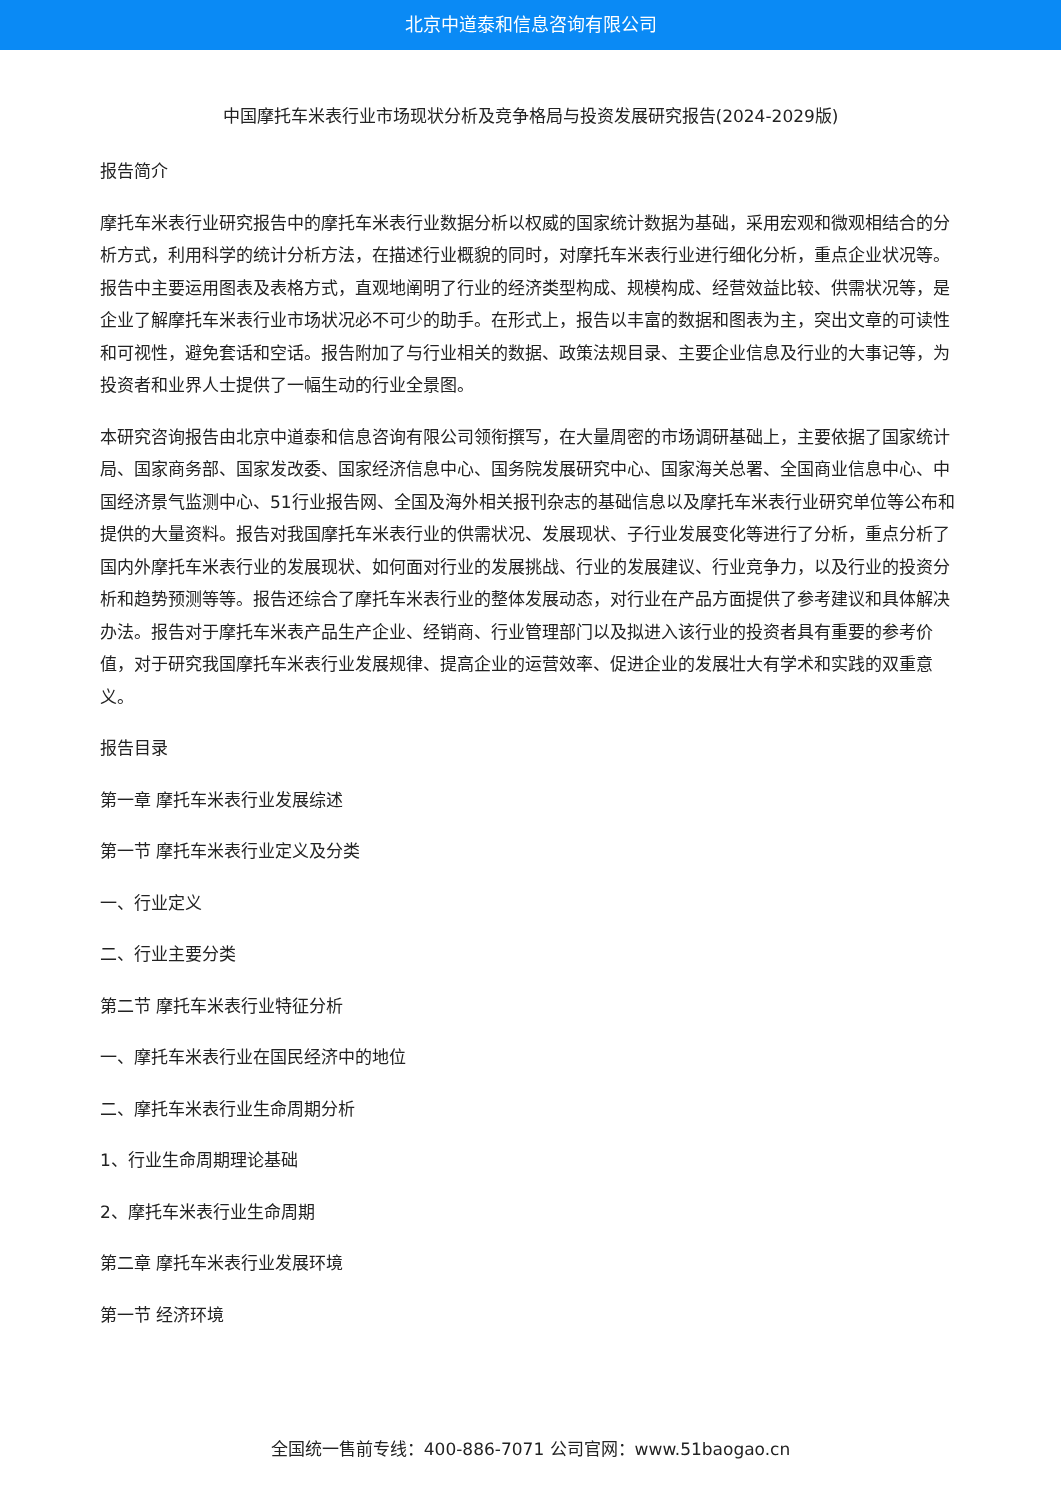北京中道泰和信息咨询有限公司
中国摩托车米表行业市场现状分析及竞争格局与投资发展研究报告(2024-2029版)
报告简介
摩托车米表行业研究报告中的摩托车米表行业数据分析以权威的国家统计数据为基础，采用宏观和微观相结合的分析方式，利用科学的统计分析方法，在描述行业概貌的同时，对摩托车米表行业进行细化分析，重点企业状况等。报告中主要运用图表及表格方式，直观地阐明了行业的经济类型构成、规模构成、经营效益比较、供需状况等，是企业了解摩托车米表行业市场状况必不可少的助手。在形式上，报告以丰富的数据和图表为主，突出文章的可读性和可视性，避免套话和空话。报告附加了与行业相关的数据、政策法规目录、主要企业信息及行业的大事记等，为投资者和业界人士提供了一幅生动的行业全景图。
本研究咨询报告由北京中道泰和信息咨询有限公司领衔撰写，在大量周密的市场调研基础上，主要依据了国家统计局、国家商务部、国家发改委、国家经济信息中心、国务院发展研究中心、国家海关总署、全国商业信息中心、中国经济景气监测中心、51行业报告网、全国及海外相关报刊杂志的基础信息以及摩托车米表行业研究单位等公布和提供的大量资料。报告对我国摩托车米表行业的供需状况、发展现状、子行业发展变化等进行了分析，重点分析了国内外摩托车米表行业的发展现状、如何面对行业的发展挑战、行业的发展建议、行业竞争力，以及行业的投资分析和趋势预测等等。报告还综合了摩托车米表行业的整体发展动态，对行业在产品方面提供了参考建议和具体解决办法。报告对于摩托车米表产品生产企业、经销商、行业管理部门以及拟进入该行业的投资者具有重要的参考价值，对于研究我国摩托车米表行业发展规律、提高企业的运营效率、促进企业的发展壮大有学术和实践的双重意义。
报告目录
第一章 摩托车米表行业发展综述
第一节 摩托车米表行业定义及分类
一、行业定义
二、行业主要分类
第二节 摩托车米表行业特征分析
一、摩托车米表行业在国民经济中的地位
二、摩托车米表行业生命周期分析
1、行业生命周期理论基础
2、摩托车米表行业生命周期
第二章 摩托车米表行业发展环境
第一节 经济环境
全国统一售前专线：400-886-7071 公司官网：www.51baogao.cn